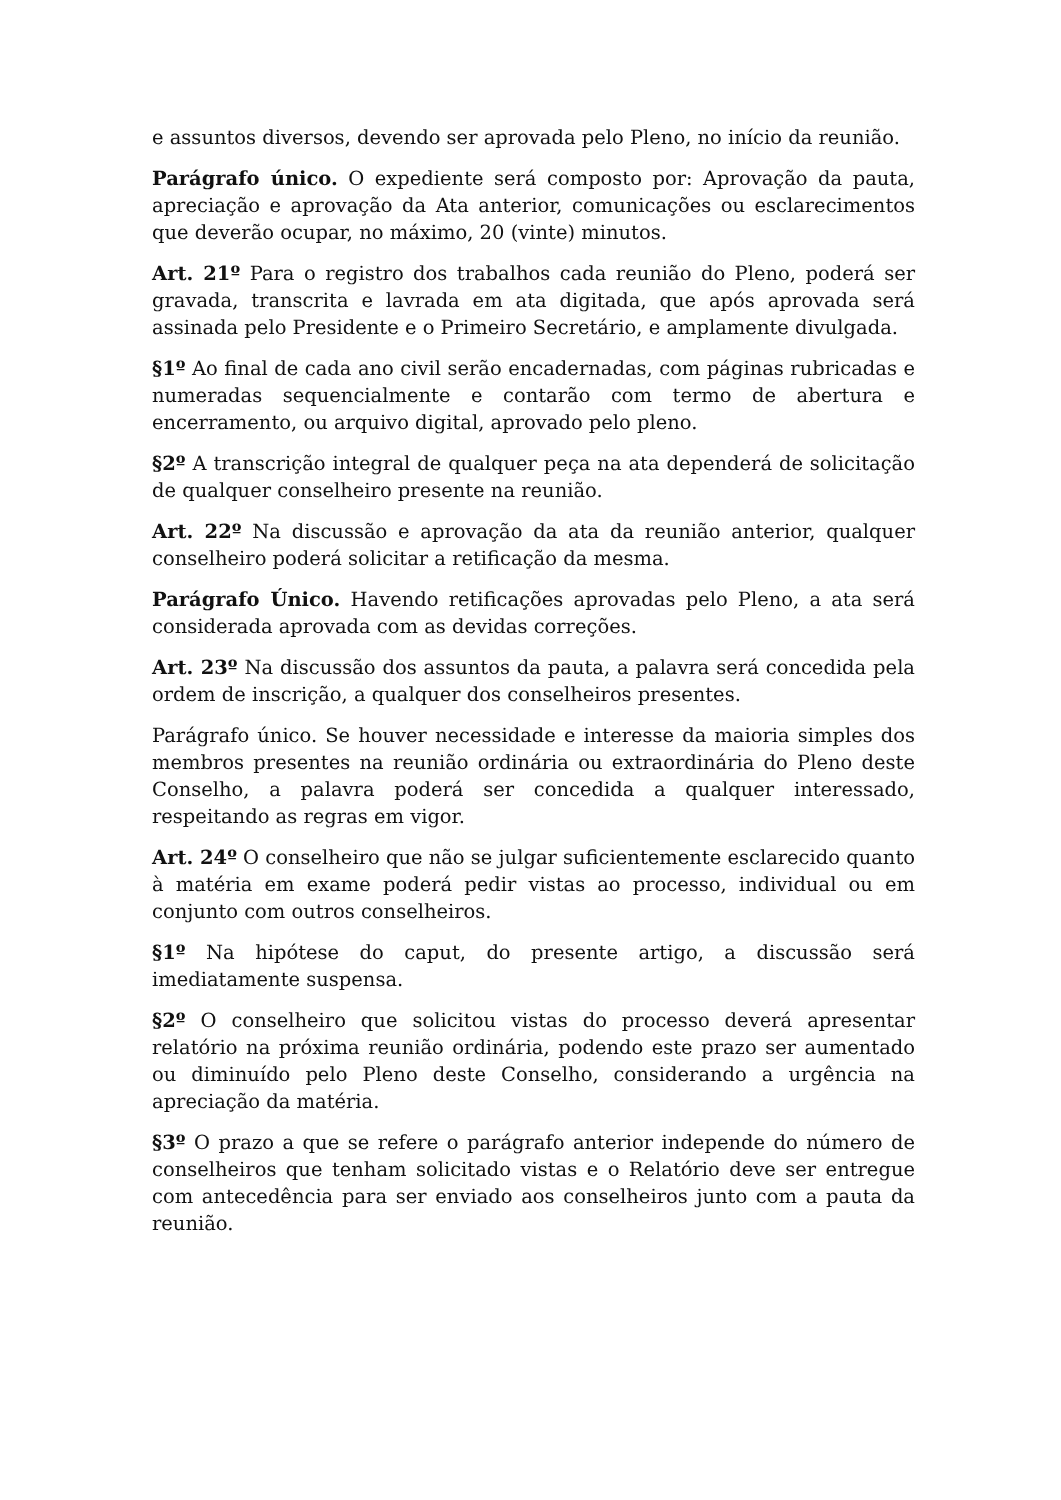e assuntos diversos, devendo ser aprovada pelo Pleno, no início da reunião.
Parágrafo único. O expediente será composto por: Aprovação da pauta, apreciação e aprovação da Ata anterior, comunicações ou esclarecimentos que deverão ocupar, no máximo, 20 (vinte) minutos.
Art. 21º Para o registro dos trabalhos cada reunião do Pleno, poderá ser gravada, transcrita e lavrada em ata digitada, que após aprovada será assinada pelo Presidente e o Primeiro Secretário, e amplamente divulgada.
§1º Ao final de cada ano civil serão encadernadas, com páginas rubricadas e numeradas sequencialmente e contarão com termo de abertura e encerramento, ou arquivo digital, aprovado pelo pleno.
§2º A transcrição integral de qualquer peça na ata dependerá de solicitação de qualquer conselheiro presente na reunião.
Art. 22º Na discussão e aprovação da ata da reunião anterior, qualquer conselheiro poderá solicitar a retificação da mesma.
Parágrafo Único. Havendo retificações aprovadas pelo Pleno, a ata será considerada aprovada com as devidas correções.
Art. 23º Na discussão dos assuntos da pauta, a palavra será concedida pela ordem de inscrição, a qualquer dos conselheiros presentes.
Parágrafo único. Se houver necessidade e interesse da maioria simples dos membros presentes na reunião ordinária ou extraordinária do Pleno deste Conselho, a palavra poderá ser concedida a qualquer interessado, respeitando as regras em vigor.
Art. 24º O conselheiro que não se julgar suficientemente esclarecido quanto à matéria em exame poderá pedir vistas ao processo, individual ou em conjunto com outros conselheiros.
§1º Na hipótese do caput, do presente artigo, a discussão será imediatamente suspensa.
§2º O conselheiro que solicitou vistas do processo deverá apresentar relatório na próxima reunião ordinária, podendo este prazo ser aumentado ou diminuído pelo Pleno deste Conselho, considerando a urgência na apreciação da matéria.
§3º O prazo a que se refere o parágrafo anterior independe do número de conselheiros que tenham solicitado vistas e o Relatório deve ser entregue com antecedência para ser enviado aos conselheiros junto com a pauta da reunião.